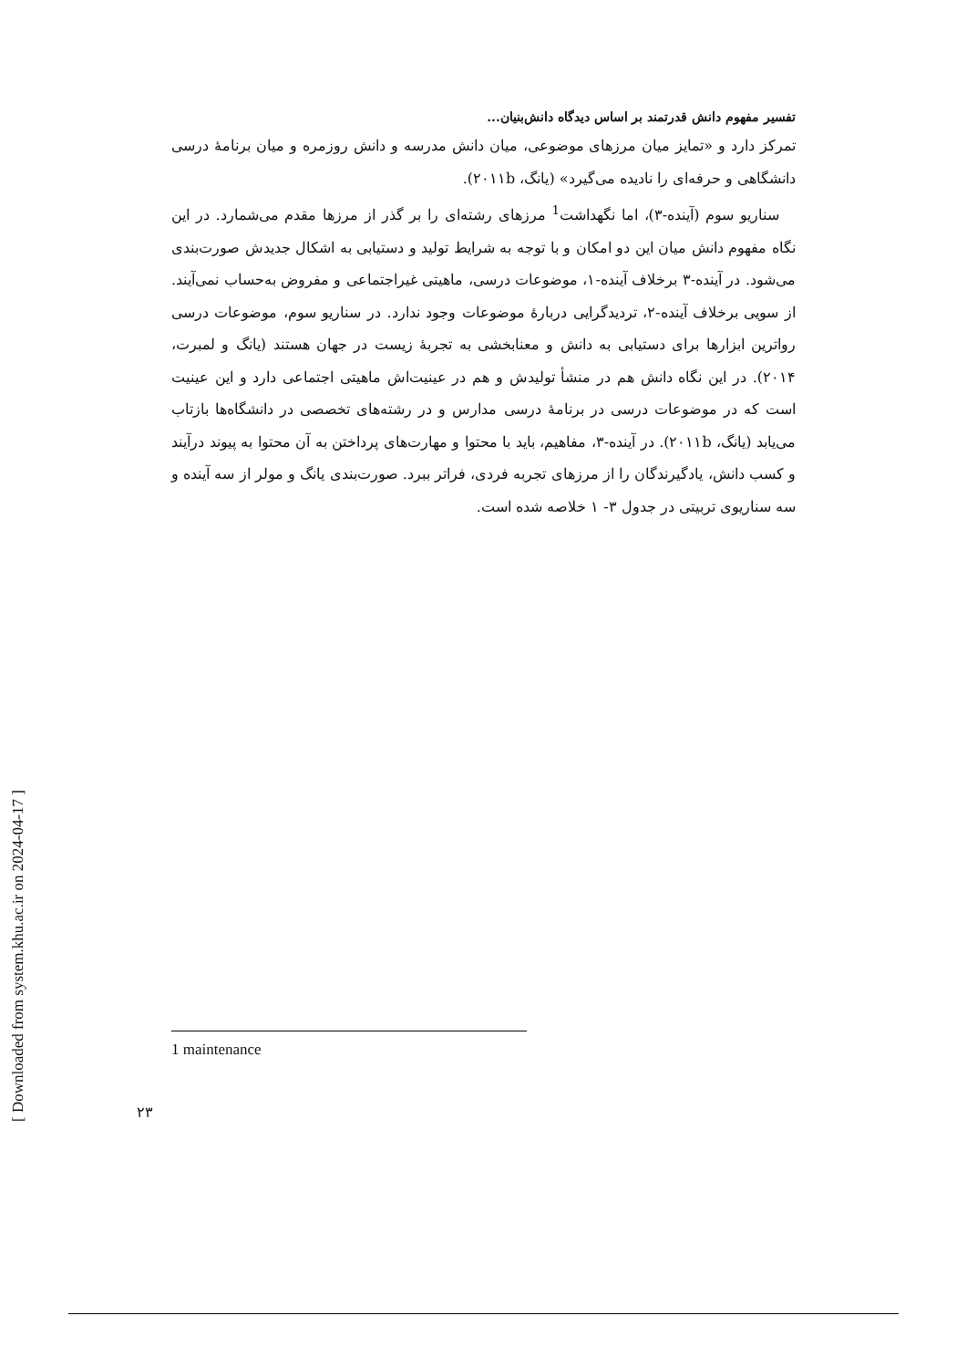تفسیر مفهوم دانش قدرتمند بر اساس دیدگاه دانش‌بنیان...
تمرکز دارد و «تمایز میان مرزهای موضوعی، میان دانش مدرسه و دانش روزمره و میان برنامهٔ درسی دانشگاهی و حرفه‌ای را نادیده می‌گیرد» (یانگ، ۲۰۱۱b).
سناریو سوم (آینده-۳)، اما نگهداشت<sup>1</sup> مرزهای رشته‌ای را بر گذر از مرزها مقدم می‌شمارد. در این نگاه مفهوم دانش میان این دو امکان و با توجه به شرایط تولید و دستیابی به اشکال جدیدش صورت‌بندی می‌شود. در آینده-۳ برخلاف آینده-۱، موضوعات درسی، ماهیتی غیراجتماعی و مفروض به‌حساب نمی‌آیند. از سویی برخلاف آینده-۲، تردیدگرایی دربارهٔ موضوعات وجود ندارد. در سناریو سوم، موضوعات درسی رواترین ابزارها برای دستیابی به دانش و معنابخشی به تجربهٔ زیست در جهان هستند (یانگ و لمبرت، ۲۰۱۴). در این نگاه دانش هم در منشأ تولیدش و هم در عینیت‌اش ماهیتی اجتماعی دارد و این عینیت است که در موضوعات درسی در برنامهٔ درسی مدارس و در رشته‌های تخصصی در دانشگاه‌ها بازتاب می‌یابد (یانگ، ۲۰۱۱b). در آینده-۳، مفاهیم، باید با محتوا و مهارت‌های پرداختن به آن محتوا به پیوند درآیند و کسب دانش، یادگیرندگان را از مرزهای تجربه فردی، فراتر ببرد. صورت‌بندی یانگ و مولر از سه آینده و سه سناریوی تربیتی در جدول ۳- ۱ خلاصه شده است.
[ Downloaded from system.khu.ac.ir on 2024-04-17 ]
1 maintenance
۲۳